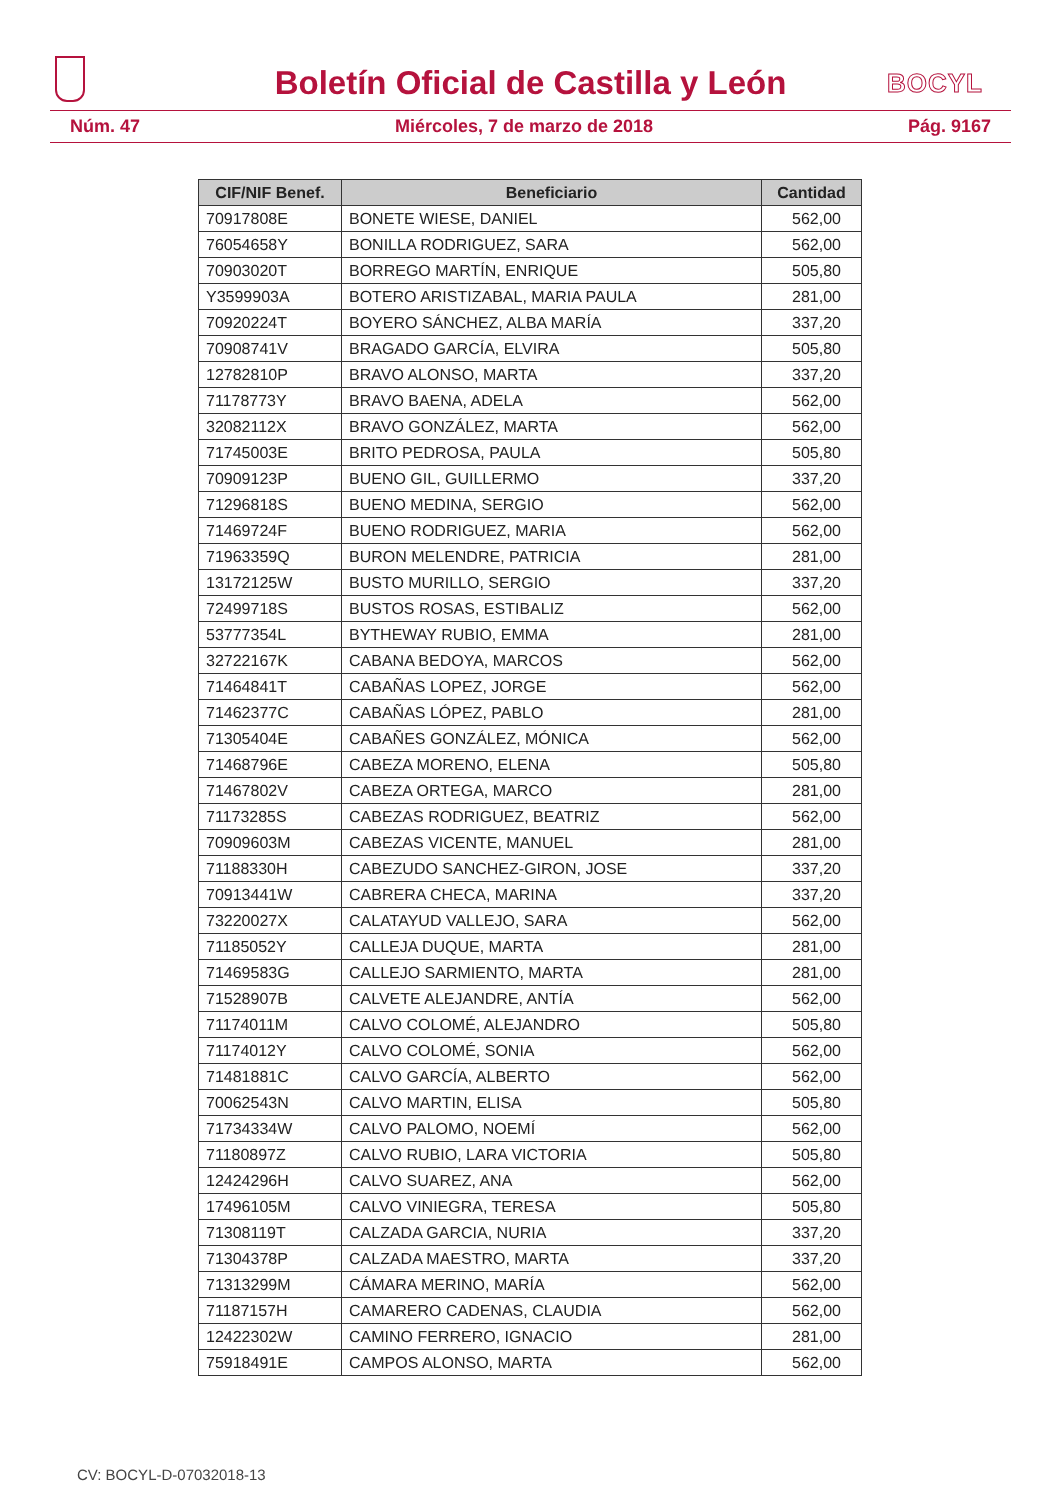Boletín Oficial de Castilla y León
BOCYL
Núm. 47 Miércoles, 7 de marzo de 2018 Pág. 9167
| CIF/NIF Benef. | Beneficiario | Cantidad |
| --- | --- | --- |
| 70917808E | BONETE WIESE, DANIEL | 562,00 |
| 76054658Y | BONILLA RODRIGUEZ, SARA | 562,00 |
| 70903020T | BORREGO MARTÍN, ENRIQUE | 505,80 |
| Y3599903A | BOTERO ARISTIZABAL, MARIA PAULA | 281,00 |
| 70920224T | BOYERO SÁNCHEZ, ALBA MARÍA | 337,20 |
| 70908741V | BRAGADO GARCÍA, ELVIRA | 505,80 |
| 12782810P | BRAVO ALONSO, MARTA | 337,20 |
| 71178773Y | BRAVO BAENA, ADELA | 562,00 |
| 32082112X | BRAVO GONZÁLEZ, MARTA | 562,00 |
| 71745003E | BRITO PEDROSA, PAULA | 505,80 |
| 70909123P | BUENO GIL, GUILLERMO | 337,20 |
| 71296818S | BUENO MEDINA, SERGIO | 562,00 |
| 71469724F | BUENO RODRIGUEZ, MARIA | 562,00 |
| 71963359Q | BURON MELENDRE, PATRICIA | 281,00 |
| 13172125W | BUSTO MURILLO, SERGIO | 337,20 |
| 72499718S | BUSTOS ROSAS, ESTIBALIZ | 562,00 |
| 53777354L | BYTHEWAY RUBIO, EMMA | 281,00 |
| 32722167K | CABANA BEDOYA, MARCOS | 562,00 |
| 71464841T | CABAÑAS LOPEZ, JORGE | 562,00 |
| 71462377C | CABAÑAS LÓPEZ, PABLO | 281,00 |
| 71305404E | CABAÑES GONZÁLEZ, MÓNICA | 562,00 |
| 71468796E | CABEZA MORENO, ELENA | 505,80 |
| 71467802V | CABEZA ORTEGA, MARCO | 281,00 |
| 71173285S | CABEZAS RODRIGUEZ, BEATRIZ | 562,00 |
| 70909603M | CABEZAS VICENTE, MANUEL | 281,00 |
| 71188330H | CABEZUDO SANCHEZ-GIRON, JOSE | 337,20 |
| 70913441W | CABRERA CHECA, MARINA | 337,20 |
| 73220027X | CALATAYUD VALLEJO, SARA | 562,00 |
| 71185052Y | CALLEJA DUQUE, MARTA | 281,00 |
| 71469583G | CALLEJO SARMIENTO, MARTA | 281,00 |
| 71528907B | CALVETE ALEJANDRE, ANTÍA | 562,00 |
| 71174011M | CALVO COLOMÉ, ALEJANDRO | 505,80 |
| 71174012Y | CALVO COLOMÉ, SONIA | 562,00 |
| 71481881C | CALVO GARCÍA, ALBERTO | 562,00 |
| 70062543N | CALVO MARTIN, ELISA | 505,80 |
| 71734334W | CALVO PALOMO, NOEMÍ | 562,00 |
| 71180897Z | CALVO RUBIO, LARA VICTORIA | 505,80 |
| 12424296H | CALVO SUAREZ, ANA | 562,00 |
| 17496105M | CALVO VINIEGRA, TERESA | 505,80 |
| 71308119T | CALZADA GARCIA, NURIA | 337,20 |
| 71304378P | CALZADA MAESTRO, MARTA | 337,20 |
| 71313299M | CÁMARA MERINO, MARÍA | 562,00 |
| 71187157H | CAMARERO CADENAS, CLAUDIA | 562,00 |
| 12422302W | CAMINO FERRERO, IGNACIO | 281,00 |
| 75918491E | CAMPOS ALONSO, MARTA | 562,00 |
CV: BOCYL-D-07032018-13